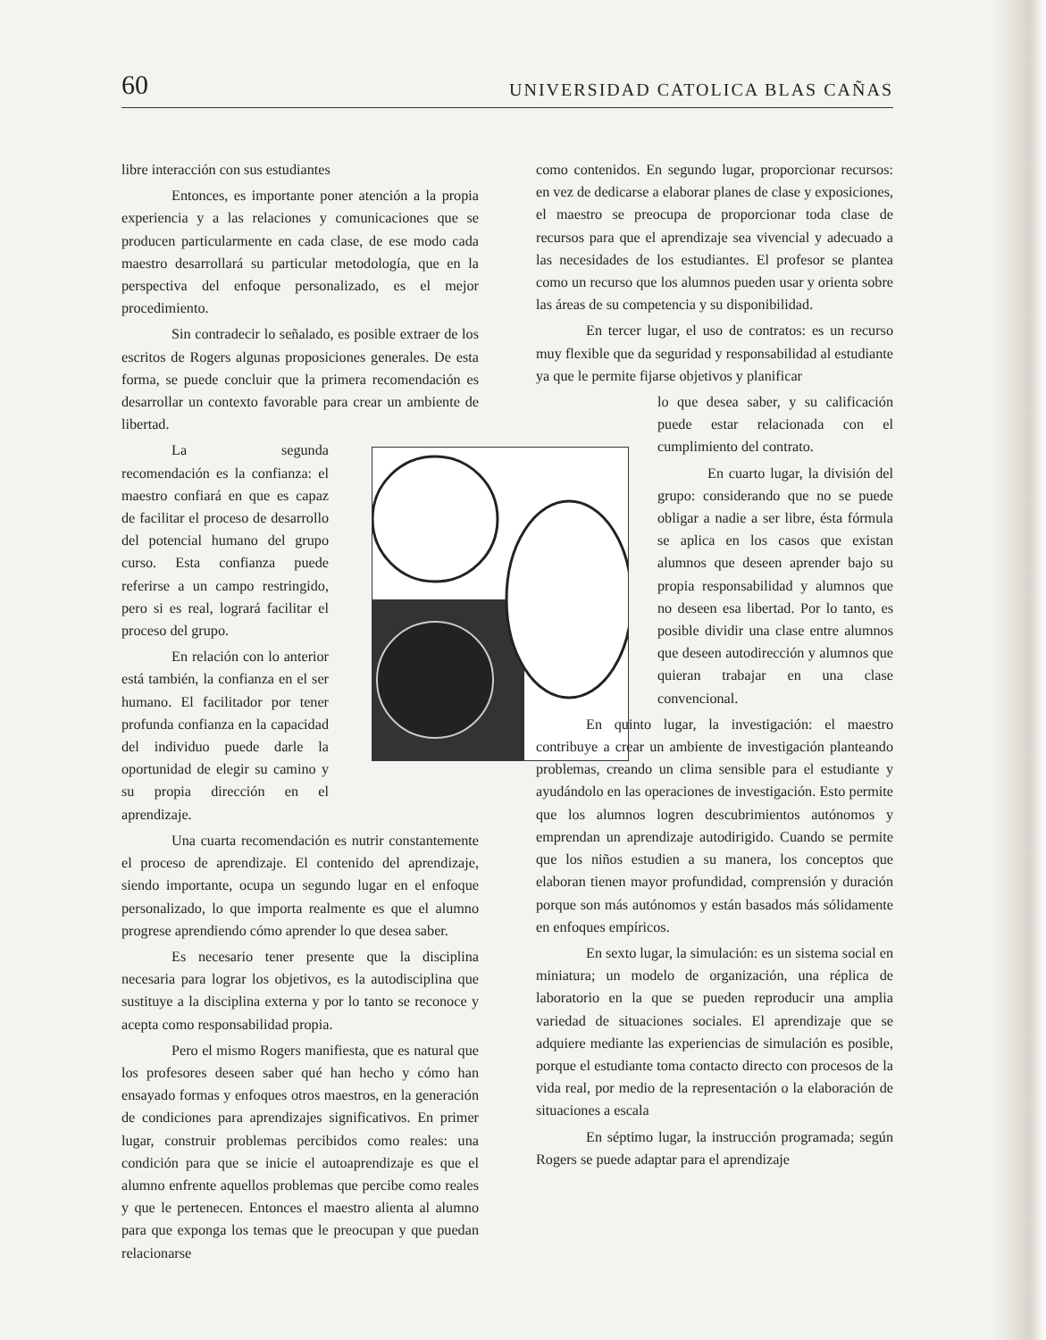60 UNIVERSIDAD CATOLICA BLAS CAÑAS
libre interacción con sus estudiantes
Entonces, es importante poner atención a la propia experiencia y a las relaciones y comunicaciones que se producen particularmente en cada clase, de ese modo cada maestro desarrollará su particular metodología, que en la perspectiva del enfoque personalizado, es el mejor procedimiento.
Sin contradecir lo señalado, es posible extraer de los escritos de Rogers algunas proposiciones generales. De esta forma, se puede concluir que la primera recomendación es desarrollar un contexto favorable para crear un ambiente de libertad.
La segunda recomendación es la confianza: el maestro confiará en que es capaz de facilitar el proceso de desarrollo del potencial humano del grupo curso. Esta confianza puede referirse a un campo restringido, pero si es real, logrará facilitar el proceso del grupo.
En relación con lo anterior está también, la confianza en el ser humano. El facilitador por tener profunda confianza en la capacidad del individuo puede darle la oportunidad de elegir su camino y su propia dirección en el aprendizaje.
Una cuarta recomendación es nutrir constantemente el proceso de aprendizaje. El contenido del aprendizaje, siendo importante, ocupa un segundo lugar en el enfoque personalizado, lo que importa realmente es que el alumno progrese aprendiendo cómo aprender lo que desea saber.
Es necesario tener presente que la disciplina necesaria para lograr los objetivos, es la autodisciplina que sustituye a la disciplina externa y por lo tanto se reconoce y acepta como responsabilidad propia.
Pero el mismo Rogers manifiesta, que es natural que los profesores deseen saber qué han hecho y cómo han ensayado formas y enfoques otros maestros, en la generación de condiciones para aprendizajes significativos. En primer lugar, construir problemas percibidos como reales: una condición para que se inicie el autoaprendizaje es que el alumno enfrente aquellos problemas que percibe como reales y que le pertenecen. Entonces el maestro alienta al alumno para que exponga los temas que le preocupan y que puedan relacionarse
como contenidos. En segundo lugar, proporcionar recursos: en vez de dedicarse a elaborar planes de clase y exposiciones, el maestro se preocupa de proporcionar toda clase de recursos para que el aprendizaje sea vivencial y adecuado a las necesidades de los estudiantes. El profesor se plantea como un recurso que los alumnos pueden usar y orienta sobre las áreas de su competencia y su disponibilidad.
En tercer lugar, el uso de contratos: es un recurso muy flexible que da seguridad y responsabilidad al estudiante ya que le permite fijarse objetivos y planificar
lo que desea saber, y su calificación puede estar relacionada con el cumplimiento del contrato.
En cuarto lugar, la división del grupo: considerando que no se puede obligar a nadie a ser libre, ésta fórmula se aplica en los casos que existan alumnos que deseen aprender bajo su propia responsabilidad y alumnos que no deseen esa libertad. Por lo tanto, es posible dividir una clase entre alumnos que deseen autodirección y alumnos que quieran trabajar en una clase convencional.
En quinto lugar, la investigación: el maestro contribuye a crear un ambiente de investigación planteando problemas, creando un clima sensible para el estudiante y ayudándolo en las operaciones de investigación. Esto permite que los alumnos logren descubrimientos autónomos y emprendan un aprendizaje autodirigido. Cuando se permite que los niños estudien a su manera, los conceptos que elaboran tienen mayor profundidad, comprensión y duración porque son más autónomos y están basados más sólidamente en enfoques empíricos.
En sexto lugar, la simulación: es un sistema social en miniatura; un modelo de organización, una réplica de laboratorio en la que se pueden reproducir una amplia variedad de situaciones sociales. El aprendizaje que se adquiere mediante las experiencias de simulación es posible, porque el estudiante toma contacto directo con procesos de la vida real, por medio de la representación o la elaboración de situaciones a escala
En séptimo lugar, la instrucción programada; según Rogers se puede adaptar para el aprendizaje